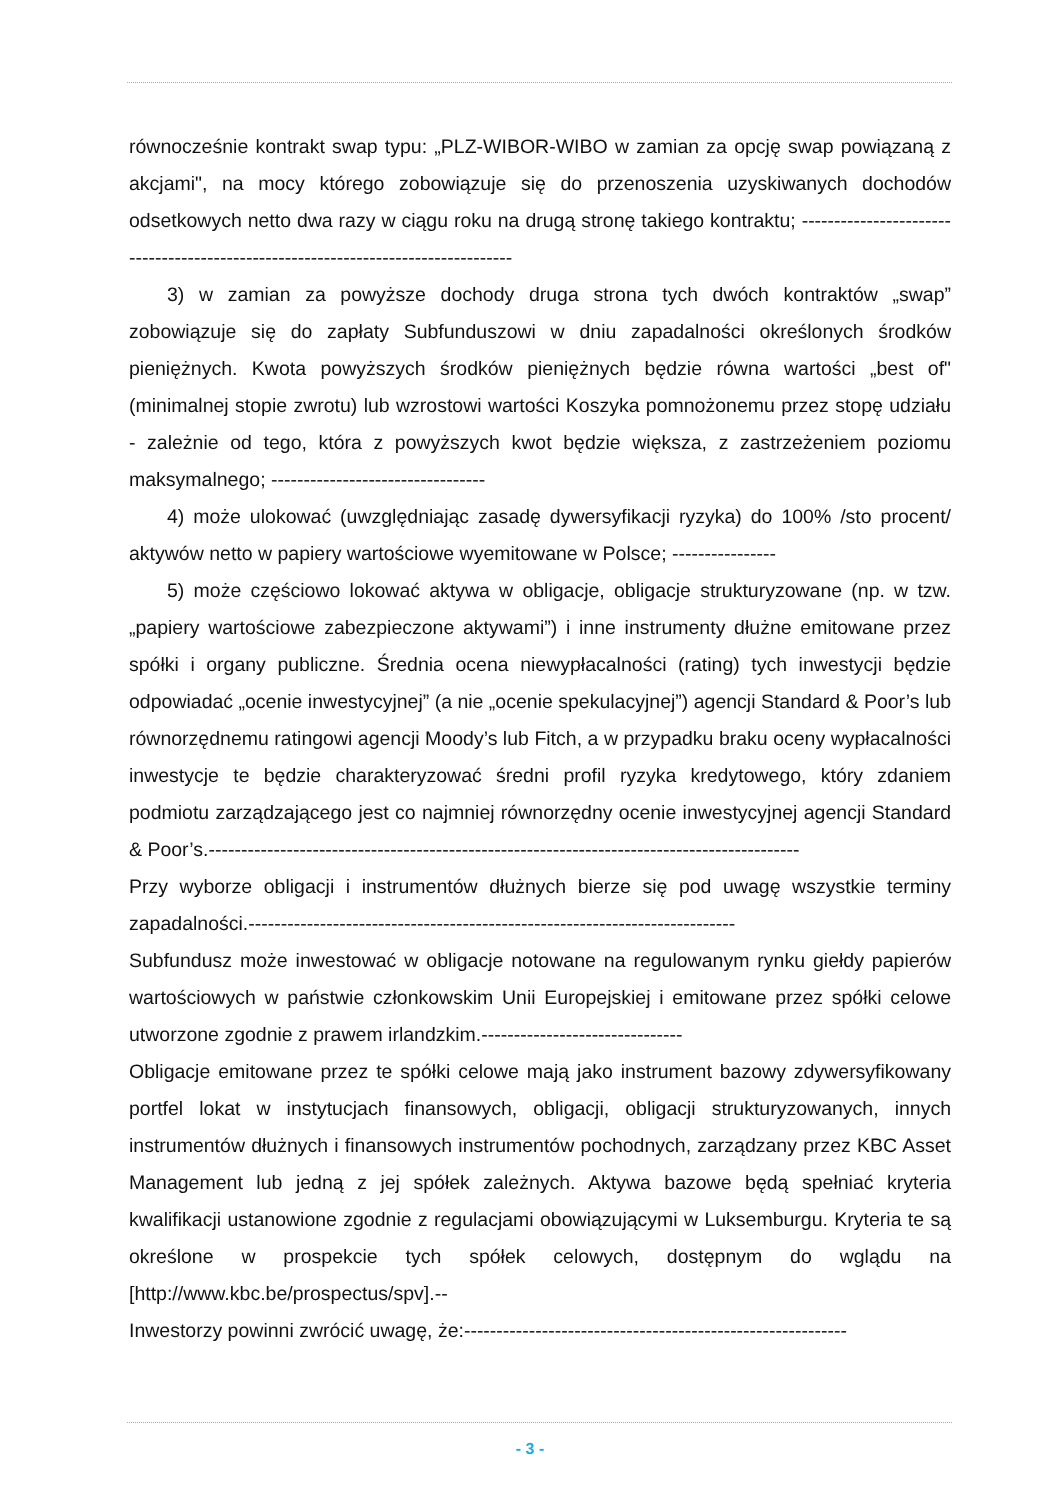równocześnie kontrakt swap typu: „PLZ-WIBOR-WIBO w zamian za opcję swap powiązaną z akcjami", na mocy którego zobowiązuje się do przenoszenia uzyskiwanych dochodów odsetkowych netto dwa razy w ciągu roku na drugą stronę takiego kontraktu; ----------------------------------------------------------------------------------
3) w zamian za powyższe dochody druga strona tych dwóch kontraktów „swap” zobowiązuje się do zapłaty Subfunduszowi w dniu zapadalności określonych środków pieniężnych. Kwota powyższych środków pieniężnych będzie równa wartości „best of" (minimalnej stopie zwrotu) lub wzrostowi wartości Koszyka pomnożonemu przez stopę udziału - zależnie od tego, która z powyższych kwot będzie większa, z zastrzeżeniem poziomu maksymalnego; ---------------------------------
4) może ulokować (uwzględniając zasadę dywersyfikacji ryzyka) do 100% /sto procent/ aktywów netto w papiery wartościowe wyemitowane w Polsce; ----------------
5) może częściowo lokować aktywa w obligacje, obligacje strukturyzowane (np. w tzw. „papiery wartościowe zabezpieczone aktywami”) i inne instrumenty dłużne emitowane przez spółki i organy publiczne. Średnia ocena niewypłacalności (rating) tych inwestycji będzie odpowiadać „ocenie inwestycyjnej” (a nie „ocenie spekulacyjnej”) agencji Standard & Poor’s lub równorzędnemu ratingowi agencji Moody’s lub Fitch, a w przypadku braku oceny wypłacalności inwestycje te będzie charakteryzować średni profil ryzyka kredytowego, który zdaniem podmiotu zarządzającego jest co najmniej równorzędny ocenie inwestycyjnej agencji Standard & Poor’s.-------------------------------------------------------------------------------------------
Przy wyborze obligacji i instrumentów dłużnych bierze się pod uwagę wszystkie terminy zapadalności.---------------------------------------------------------------------------
Subfundusz może inwestować w obligacje notowane na regulowanym rynku giełdy papierów wartościowych w państwie członkowskim Unii Europejskiej i emitowane przez spółki celowe utworzone zgodnie z prawem irlandzkim.-------------------------------
Obligacje emitowane przez te spółki celowe mają jako instrument bazowy zdywersyfikowany portfel lokat w instytucjach finansowych, obligacji, obligacji strukturyzowanych, innych instrumentów dłużnych i finansowych instrumentów pochodnych, zarządzany przez KBC Asset Management lub jedną z jej spółek zależnych. Aktywa bazowe będą spełniać kryteria kwalifikacji ustanowione zgodnie z regulacjami obowiązującymi w Luksemburgu. Kryteria te są określone w prospekcie tych spółek celowych, dostępnym do wglądu na [http://www.kbc.be/prospectus/spv].--
Inwestorzy powinni zwrócić uwagę, że:-----------------------------------------------------------
- 3 -